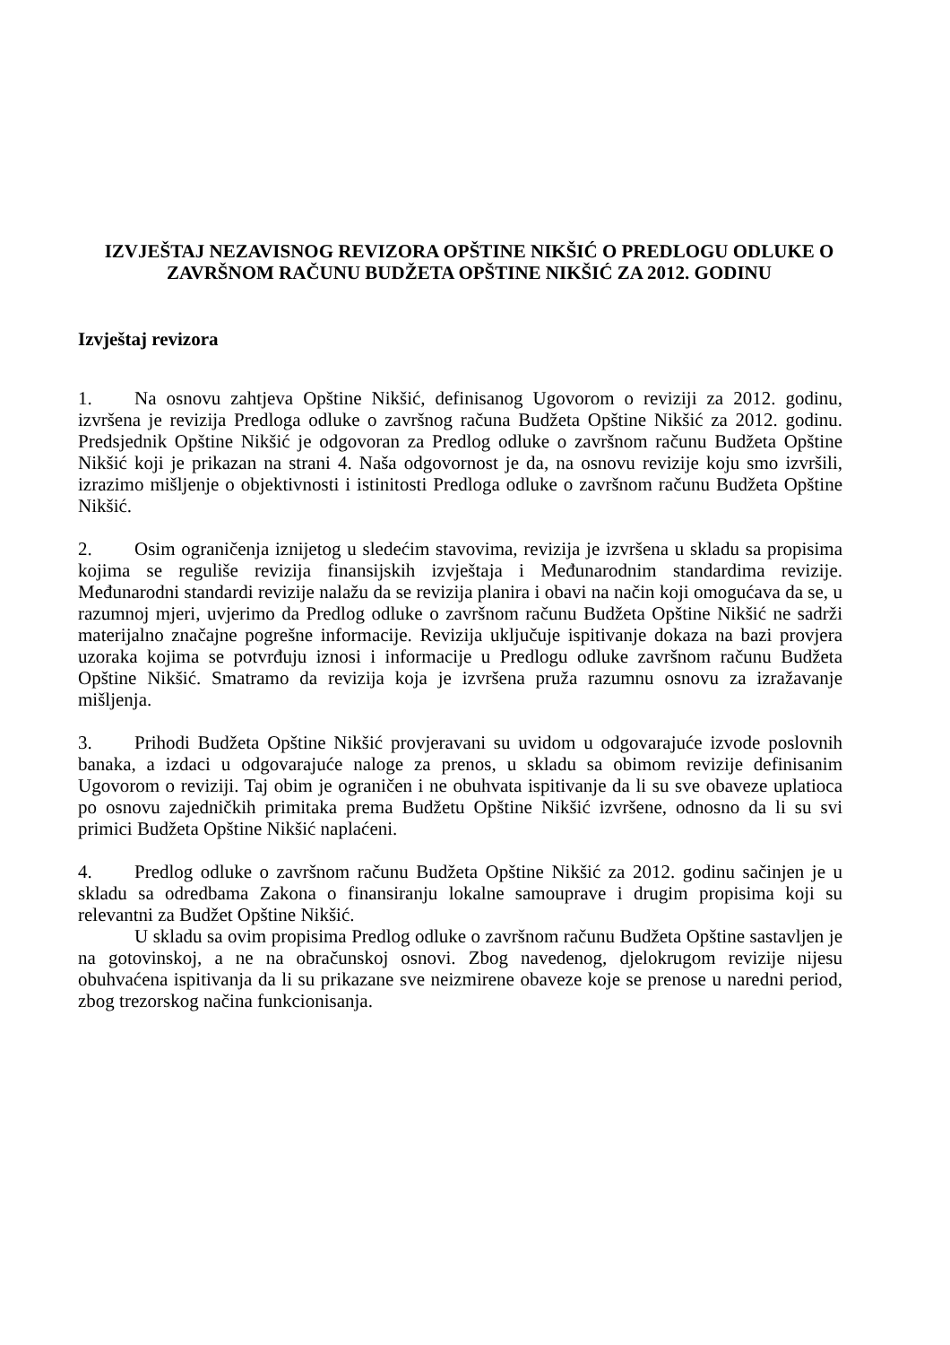IZVJEŠTAJ NEZAVISNOG REVIZORA OPŠTINE NIKŠIĆ O PREDLOGU ODLUKE O ZAVRŠNOM RAČUNU BUDŽETA OPŠTINE NIKŠIĆ ZA 2012. GODINU
Izvještaj revizora
1. Na osnovu zahtjeva Opštine Nikšić, definisanog Ugovorom o reviziji za 2012. godinu, izvršena je revizija Predloga odluke o završnog računa Budžeta Opštine Nikšić za 2012. godinu. Predsjednik Opštine Nikšić je odgovoran za Predlog odluke o završnom računu Budžeta Opštine Nikšić koji je prikazan na strani 4. Naša odgovornost je da, na osnovu revizije koju smo izvršili, izrazimo mišljenje o objektivnosti i istinitosti Predloga odluke o završnom računu Budžeta Opštine Nikšić.
2. Osim ograničenja iznijetog u sledećim stavovima, revizija je izvršena u skladu sa propisima kojima se reguliše revizija finansijskih izvještaja i Međunarodnim standardima revizije. Međunarodni standardi revizije nalažu da se revizija planira i obavi na način koji omogućava da se, u razumnoj mjeri, uvjerimo da Predlog odluke o završnom računu Budžeta Opštine Nikšić ne sadrži materijalno značajne pogrešne informacije. Revizija uključuje ispitivanje dokaza na bazi provjera uzoraka kojima se potvrđuju iznosi i informacije u Predlogu odluke završnom računu Budžeta Opštine Nikšić. Smatramo da revizija koja je izvršena pruža razumnu osnovu za izražavanje mišljenja.
3. Prihodi Budžeta Opštine Nikšić provjeravani su uvidom u odgovarajuće izvode poslovnih banaka, a izdaci u odgovarajuće naloge za prenos, u skladu sa obimom revizije definisanim Ugovorom o reviziji. Taj obim je ograničen i ne obuhvata ispitivanje da li su sve obaveze uplatioca po osnovu zajedničkih primitaka prema Budžetu Opštine Nikšić izvršene, odnosno da li su svi primici Budžeta Opštine Nikšić naplaćeni.
4. Predlog odluke o završnom računu Budžeta Opštine Nikšić za 2012. godinu sačinjen je u skladu sa odredbama Zakona o finansiranju lokalne samouprave i drugim propisima koji su relevantni za Budžet Opštine Nikšić.
U skladu sa ovim propisima Predlog odluke o završnom računu Budžeta Opštine sastavljen je na gotovinskoj, a ne na obračunskoj osnovi. Zbog navedenog, djelokrugom revizije nijesu obuhvaćena ispitivanja da li su prikazane sve neizmirene obaveze koje se prenose u naredni period, zbog trezorskog načina funkcionisanja.